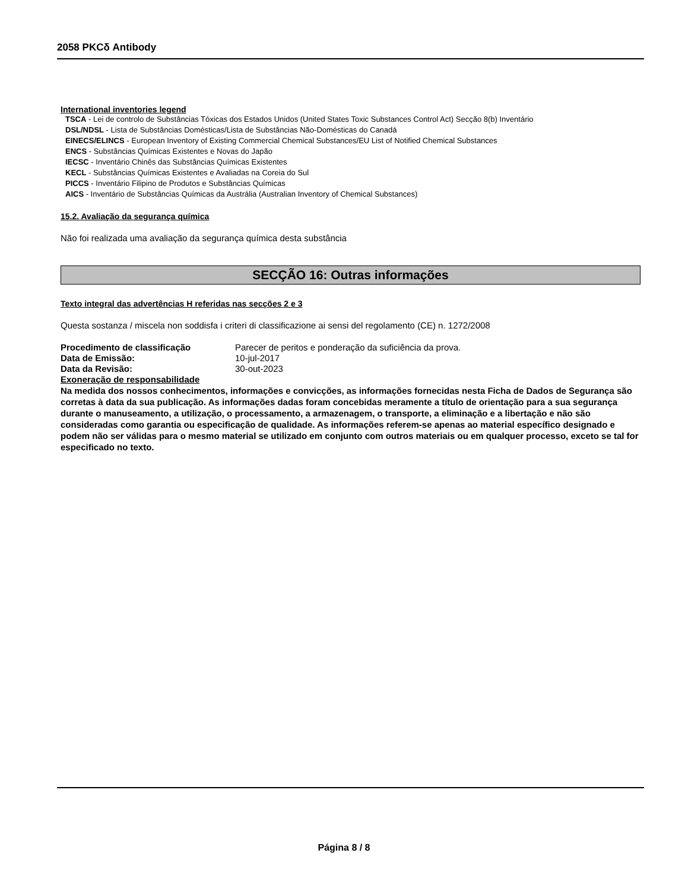2058 PKCδ Antibody
International inventories legend
TSCA - Lei de controlo de Substâncias Tóxicas dos Estados Unidos (United States Toxic Substances Control Act) Secção 8(b) Inventário
DSL/NDSL - Lista de Substâncias Domésticas/Lista de Substâncias Não-Domésticas do Canadá
EINECS/ELINCS - European Inventory of Existing Commercial Chemical Substances/EU List of Notified Chemical Substances
ENCS - Substâncias Químicas Existentes e Novas do Japão
IECSC - Inventário Chinês das Substâncias Químicas Existentes
KECL - Substâncias Químicas Existentes e Avaliadas na Coreia do Sul
PICCS - Inventário Filipino de Produtos e Substâncias Químicas
AICS - Inventário de Substâncias Químicas da Austrália (Australian Inventory of Chemical Substances)
15.2. Avaliação da segurança química
Não foi realizada uma avaliação da segurança química desta substância
SECÇÃO 16: Outras informações
Texto integral das advertências H referidas nas secções 2 e 3
Questa sostanza / miscela non soddisfa i criteri di classificazione ai sensi del regolamento (CE) n. 1272/2008
Procedimento de classificação Parecer de peritos e ponderação da suficiência da prova.
Data de Emissão: 10-jul-2017
Data da Revisão: 30-out-2023
Exoneração de responsabilidade
Na medida dos nossos conhecimentos, informações e convicções, as informações fornecidas nesta Ficha de Dados de Segurança são corretas à data da sua publicação. As informações dadas foram concebidas meramente a título de orientação para a sua segurança durante o manuseamento, a utilização, o processamento, a armazenagem, o transporte, a eliminação e a libertação e não são consideradas como garantia ou especificação de qualidade. As informações referem-se apenas ao material específico designado e podem não ser válidas para o mesmo material se utilizado em conjunto com outros materiais ou em qualquer processo, exceto se tal for especificado no texto.
Página 8 / 8